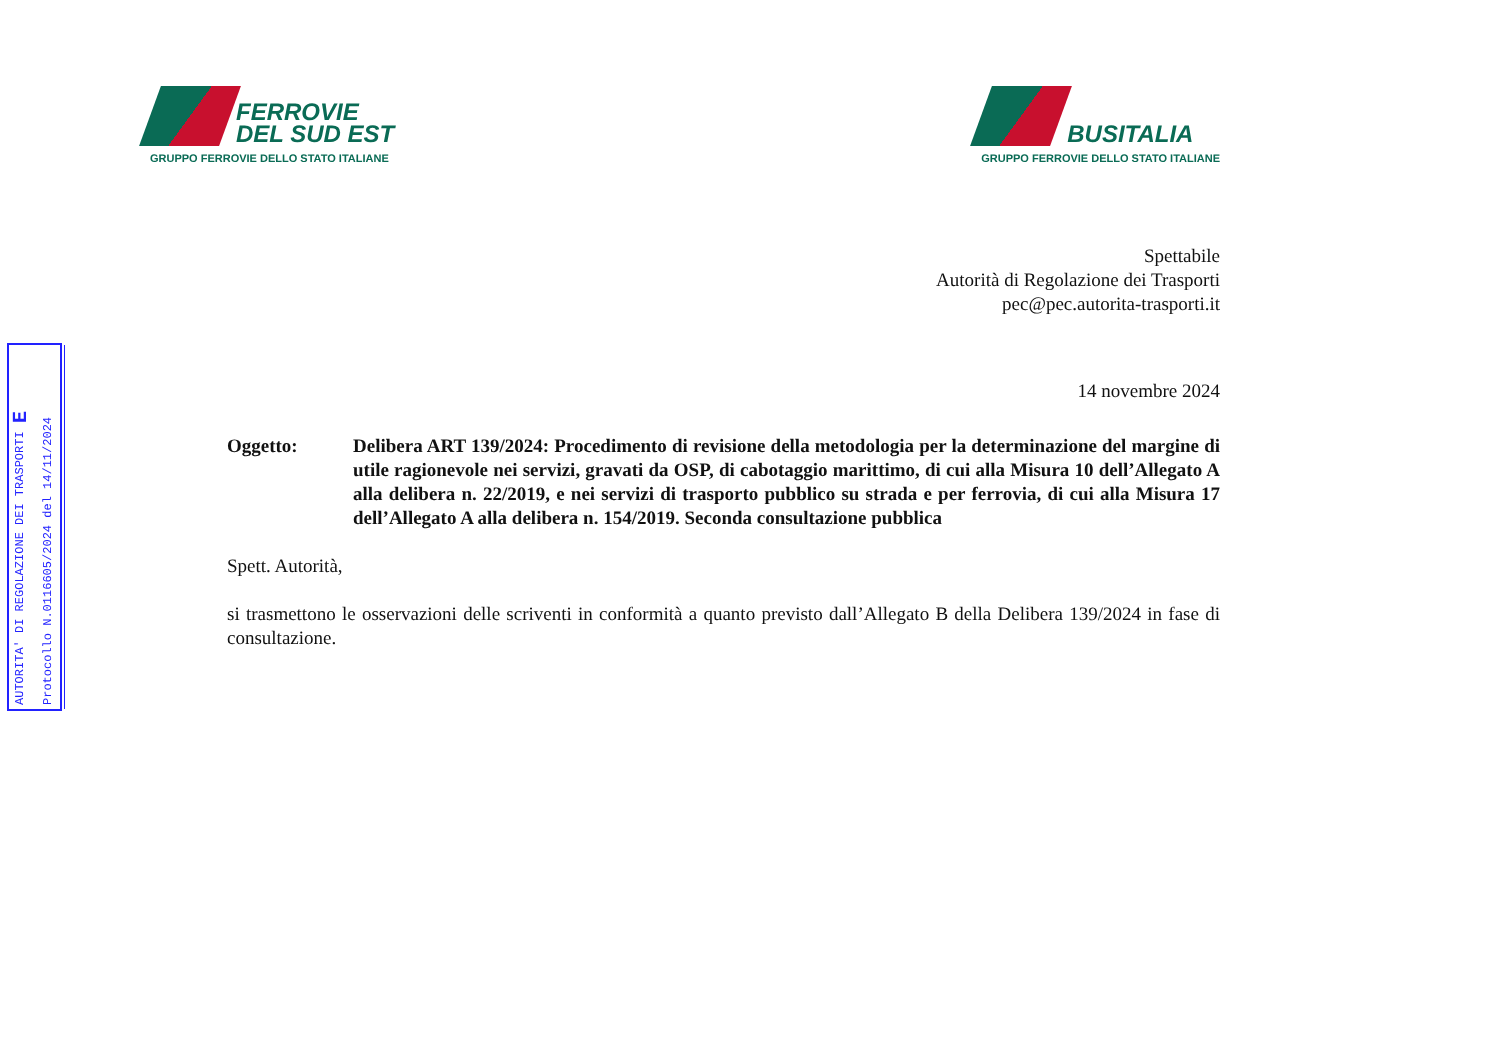AUTORITA' DI REGOLAZIONE DEI TRASPORTI E
Protocollo N.0116605/2024 del 14/11/2024
FERROVIE
DEL SUD EST
GRUPPO FERROVIE DELLO STATO ITALIANE
BUSITALIA
GRUPPO FERROVIE DELLO STATO ITALIANE
Spettabile
Autorità di Regolazione dei Trasporti
pec@pec.autorita-trasporti.it
14 novembre 2024
Oggetto: Delibera ART 139/2024: Procedimento di revisione della metodologia per la determinazione del margine di utile ragionevole nei servizi, gravati da OSP, di cabotaggio marittimo, di cui alla Misura 10 dell’Allegato A alla delibera n. 22/2019, e nei servizi di trasporto pubblico su strada e per ferrovia, di cui alla Misura 17 dell’Allegato A alla delibera n. 154/2019. Seconda consultazione pubblica
Spett. Autorità,
si trasmettono le osservazioni delle scriventi in conformità a quanto previsto dall’Allegato B della Delibera 139/2024 in fase di consultazione.